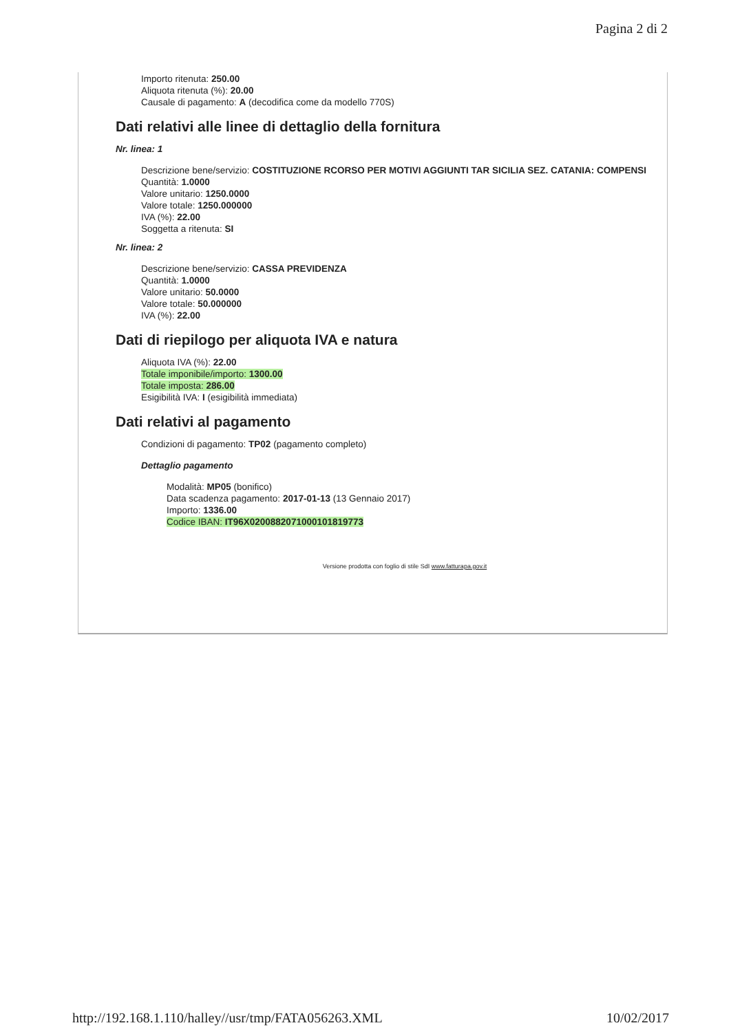Pagina 2 di 2
Importo ritenuta: 250.00
Aliquota ritenuta (%): 20.00
Causale di pagamento: A (decodifica come da modello 770S)
Dati relativi alle linee di dettaglio della fornitura
Nr. linea: 1
Descrizione bene/servizio: COSTITUZIONE RCORSO PER MOTIVI AGGIUNTI TAR SICILIA SEZ. CATANIA: COMPENSI
Quantità: 1.0000
Valore unitario: 1250.0000
Valore totale: 1250.000000
IVA (%): 22.00
Soggetta a ritenuta: SI
Nr. linea: 2
Descrizione bene/servizio: CASSA PREVIDENZA
Quantità: 1.0000
Valore unitario: 50.0000
Valore totale: 50.000000
IVA (%): 22.00
Dati di riepilogo per aliquota IVA e natura
Aliquota IVA (%): 22.00
Totale imponibile/importo: 1300.00
Totale imposta: 286.00
Esigibilità IVA: I (esigibilità immediata)
Dati relativi al pagamento
Condizioni di pagamento: TP02 (pagamento completo)
Dettaglio pagamento
Modalità: MP05 (bonifico)
Data scadenza pagamento: 2017-01-13 (13 Gennaio 2017)
Importo: 1336.00
Codice IBAN: IT96X0200882071000101819773
Versione prodotta con foglio di stile SdI www.fatturapa.gov.it
http://192.168.1.110/halley//usr/tmp/FATA056263.XML 10/02/2017